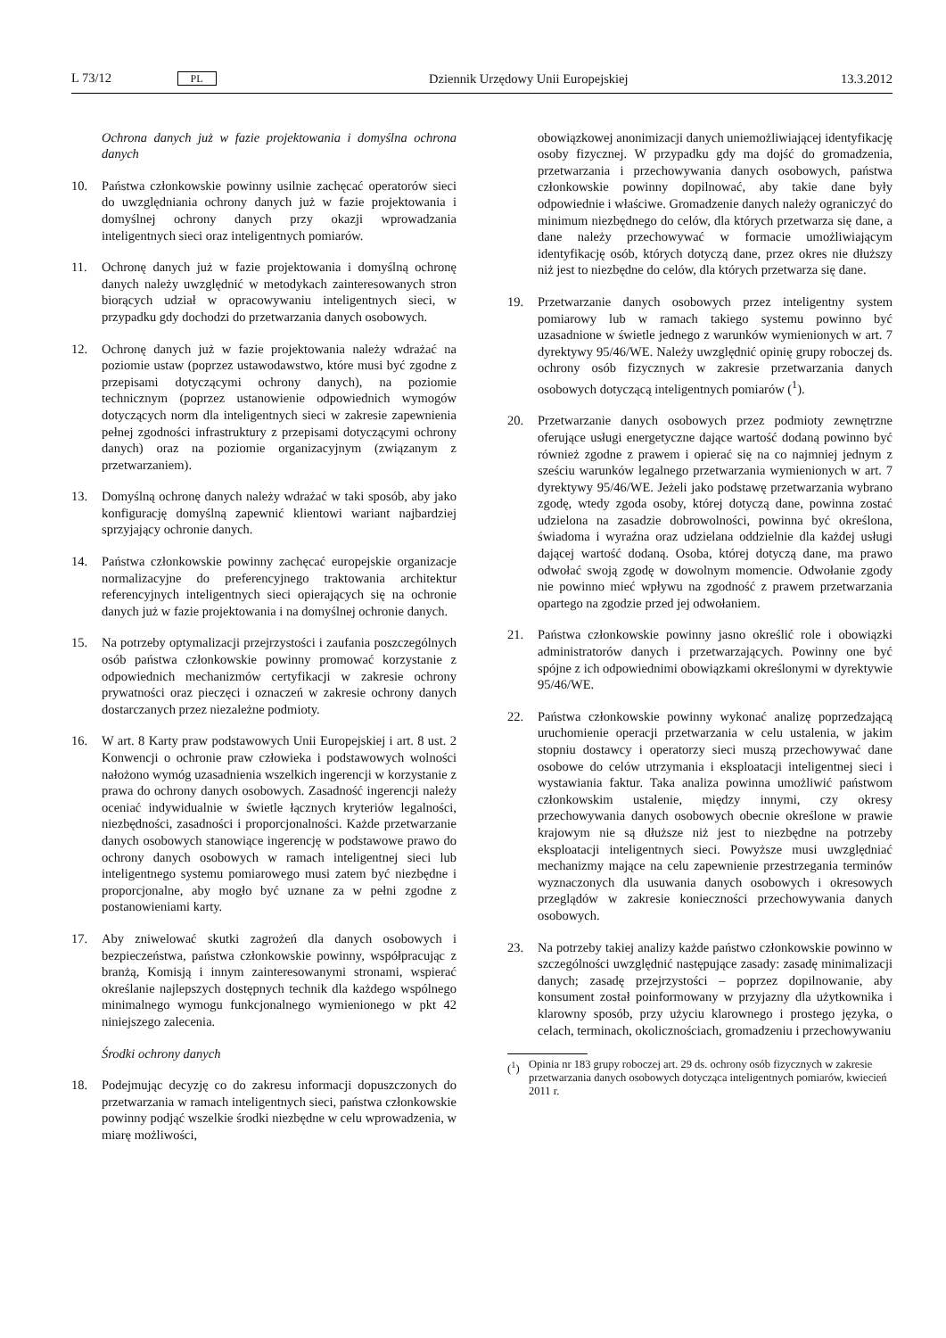L 73/12 PL Dziennik Urzędowy Unii Europejskiej 13.3.2012
Ochrona danych już w fazie projektowania i domyślna ochrona danych
10. Państwa członkowskie powinny usilnie zachęcać operatorów sieci do uwzględniania ochrony danych już w fazie projektowania i domyślnej ochrony danych przy okazji wprowadzania inteligentnych sieci oraz inteligentnych pomiarów.
11. Ochronę danych już w fazie projektowania i domyślną ochronę danych należy uwzględnić w metodykach zainteresowanych stron biorących udział w opracowywaniu inteligentnych sieci, w przypadku gdy dochodzi do przetwarzania danych osobowych.
12. Ochronę danych już w fazie projektowania należy wdrażać na poziomie ustaw (poprzez ustawodawstwo, które musi być zgodne z przepisami dotyczącymi ochrony danych), na poziomie technicznym (poprzez ustanowienie odpowiednich wymogów dotyczących norm dla inteligentnych sieci w zakresie zapewnienia pełnej zgodności infrastruktury z przepisami dotyczącymi ochrony danych) oraz na poziomie organizacyjnym (związanym z przetwarzaniem).
13. Domyślną ochronę danych należy wdrażać w taki sposób, aby jako konfigurację domyślną zapewnić klientowi wariant najbardziej sprzyjający ochronie danych.
14. Państwa członkowskie powinny zachęcać europejskie organizacje normalizacyjne do preferencyjnego traktowania architektur referencyjnych inteligentnych sieci opierających się na ochronie danych już w fazie projektowania i na domyślnej ochronie danych.
15. Na potrzeby optymalizacji przejrzystości i zaufania poszczególnych osób państwa członkowskie powinny promować korzystanie z odpowiednich mechanizmów certyfikacji w zakresie ochrony prywatności oraz pieczęci i oznaczeń w zakresie ochrony danych dostarczanych przez niezależne podmioty.
16. W art. 8 Karty praw podstawowych Unii Europejskiej i art. 8 ust. 2 Konwencji o ochronie praw człowieka i podstawowych wolności nałożono wymóg uzasadnienia wszelkich ingerencji w korzystanie z prawa do ochrony danych osobowych. Zasadność ingerencji należy oceniać indywidualnie w świetle łącznych kryteriów legalności, niezbędności, zasadności i proporcjonalności. Każde przetwarzanie danych osobowych stanowiące ingerencję w podstawowe prawo do ochrony danych osobowych w ramach inteligentnej sieci lub inteligentnego systemu pomiarowego musi zatem być niezbędne i proporcjonalne, aby mogło być uznane za w pełni zgodne z postanowieniami karty.
17. Aby zniwelować skutki zagrożeń dla danych osobowych i bezpieczeństwa, państwa członkowskie powinny, współpracując z branżą, Komisją i innym zainteresowanymi stronami, wspierać określanie najlepszych dostępnych technik dla każdego wspólnego minimalnego wymogu funkcjonalnego wymienionego w pkt 42 niniejszego zalecenia.
Środki ochrony danych
18. Podejmując decyzję co do zakresu informacji dopuszczonych do przetwarzania w ramach inteligentnych sieci, państwa członkowskie powinny podjąć wszelkie środki niezbędne w celu wprowadzenia, w miarę możliwości,
obowiązkowej anonimizacji danych uniemożliwiającej identyfikację osoby fizycznej. W przypadku gdy ma dojść do gromadzenia, przetwarzania i przechowywania danych osobowych, państwa członkowskie powinny dopilnować, aby takie dane były odpowiednie i właściwe. Gromadzenie danych należy ograniczyć do minimum niezbędnego do celów, dla których przetwarza się dane, a dane należy przechowywać w formacie umożliwiającym identyfikację osób, których dotyczą dane, przez okres nie dłuższy niż jest to niezbędne do celów, dla których przetwarza się dane.
19. Przetwarzanie danych osobowych przez inteligentny system pomiarowy lub w ramach takiego systemu powinno być uzasadnione w świetle jednego z warunków wymienionych w art. 7 dyrektywy 95/46/WE. Należy uwzględnić opinię grupy roboczej ds. ochrony osób fizycznych w zakresie przetwarzania danych osobowych dotyczącą inteligentnych pomiarów (<sup>1</sup>).
20. Przetwarzanie danych osobowych przez podmioty zewnętrzne oferujące usługi energetyczne dające wartość dodaną powinno być również zgodne z prawem i opierać się na co najmniej jednym z sześciu warunków legalnego przetwarzania wymienionych w art. 7 dyrektywy 95/46/WE. Jeżeli jako podstawę przetwarzania wybrano zgodę, wtedy zgoda osoby, której dotyczą dane, powinna zostać udzielona na zasadzie dobrowolności, powinna być określona, świadoma i wyraźna oraz udzielana oddzielnie dla każdej usługi dającej wartość dodaną. Osoba, której dotyczą dane, ma prawo odwołać swoją zgodę w dowolnym momencie. Odwołanie zgody nie powinno mieć wpływu na zgodność z prawem przetwarzania opartego na zgodzie przed jej odwołaniem.
21. Państwa członkowskie powinny jasno określić role i obowiązki administratorów danych i przetwarzających. Powinny one być spójne z ich odpowiednimi obowiązkami określonymi w dyrektywie 95/46/WE.
22. Państwa członkowskie powinny wykonać analizę poprzedzającą uruchomienie operacji przetwarzania w celu ustalenia, w jakim stopniu dostawcy i operatorzy sieci muszą przechowywać dane osobowe do celów utrzymania i eksploatacji inteligentnej sieci i wystawiania faktur. Taka analiza powinna umożliwić państwom członkowskim ustalenie, między innymi, czy okresy przechowywania danych osobowych obecnie określone w prawie krajowym nie są dłuższe niż jest to niezbędne na potrzeby eksploatacji inteligentnych sieci. Powyższe musi uwzględniać mechanizmy mające na celu zapewnienie przestrzegania terminów wyznaczonych dla usuwania danych osobowych i okresowych przeglądów w zakresie konieczności przechowywania danych osobowych.
23. Na potrzeby takiej analizy każde państwo członkowskie powinno w szczególności uwzględnić następujące zasady: zasadę minimalizacji danych; zasadę przejrzystości – poprzez dopilnowanie, aby konsument został poinformowany w przyjazny dla użytkownika i klarowny sposób, przy użyciu klarownego i prostego języka, o celach, terminach, okolicznościach, gromadzeniu i przechowywaniu
(<sup>1</sup>) Opinia nr 183 grupy roboczej art. 29 ds. ochrony osób fizycznych w zakresie przetwarzania danych osobowych dotycząca inteligentnych pomiarów, kwiecień 2011 r.